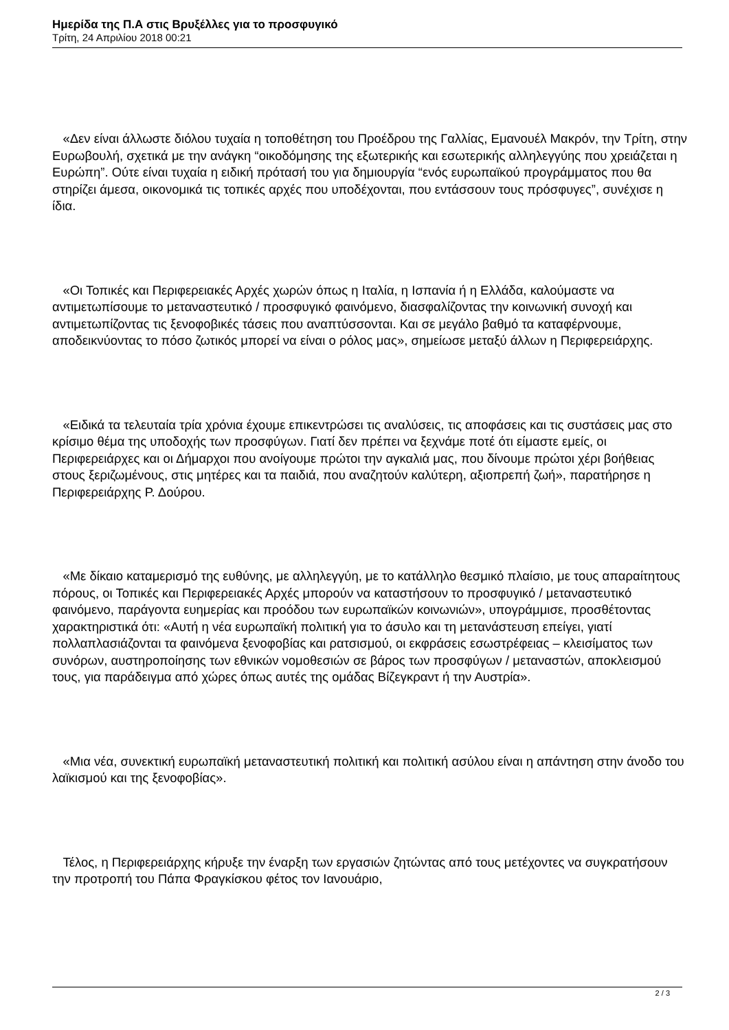Ημερίδα της Π.Α στις Βρυξέλλες για το προσφυγικό
Τρίτη, 24 Απριλίου 2018 00:21
«Δεν είναι άλλωστε διόλου τυχαία η τοποθέτηση του Προέδρου της Γαλλίας, Εμανουέλ Μακρόν, την Τρίτη, στην Ευρωβουλή, σχετικά με την ανάγκη “οικοδόμησης της εξωτερικής και εσωτερικής αλληλεγγύης που χρειάζεται η Ευρώπη”. Ούτε είναι τυχαία η ειδική πρότασή του για δημιουργία “ενός ευρωπαϊκού προγράμματος που θα στηρίζει άμεσα, οικονομικά τις τοπικές αρχές που υποδέχονται, που εντάσσουν τους πρόσφυγες”, συνέχισε η ίδια.
«Οι Τοπικές και Περιφερειακές Αρχές χωρών όπως η Ιταλία, η Ισπανία ή η Ελλάδα, καλούμαστε να αντιμετωπίσουμε το μεταναστευτικό / προσφυγικό φαινόμενο, διασφαλίζοντας την κοινωνική συνοχή και αντιμετωπίζοντας τις ξενοφοβικές τάσεις που αναπτύσσονται. Και σε μεγάλο βαθμό τα καταφέρνουμε, αποδεικνύοντας το πόσο ζωτικός μπορεί να είναι ο ρόλος μας», σημείωσε μεταξύ άλλων η Περιφερειάρχης.
«Ειδικά τα τελευταία τρία χρόνια έχουμε επικεντρώσει τις αναλύσεις, τις αποφάσεις και τις συστάσεις μας στο κρίσιμο θέμα της υποδοχής των προσφύγων. Γιατί δεν πρέπει να ξεχνάμε ποτέ ότι είμαστε εμείς, οι Περιφερειάρχες και οι Δήμαρχοι που ανοίγουμε πρώτοι την αγκαλιά μας, που δίνουμε πρώτοι χέρι βοήθειας στους ξεριζωμένους, στις μητέρες και τα παιδιά, που αναζητούν καλύτερη, αξιοπρεπή ζωή», παρατήρησε η Περιφερειάρχης Ρ. Δούρου.
«Με δίκαιο καταμερισμό της ευθύνης, με αλληλεγγύη, με το κατάλληλο θεσμικό πλαίσιο, με τους απαραίτητους πόρους, οι Τοπικές και Περιφερειακές Αρχές μπορούν να καταστήσουν το προσφυγικό / μεταναστευτικό φαινόμενο, παράγοντα ευημερίας και προόδου των ευρωπαϊκών κοινωνιών», υπογράμμισε, προσθέτοντας χαρακτηριστικά ότι: «Αυτή η νέα ευρωπαϊκή πολιτική για το άσυλο και τη μετανάστευση επείγει, γιατί πολλαπλασιάζονται τα φαινόμενα ξενοφοβίας και ρατσισμού, οι εκφράσεις εσωστρέφειας – κλεισίματος των συνόρων, αυστηροποίησης των εθνικών νομοθεσιών σε βάρος των προσφύγων / μεταναστών, αποκλεισμού τους, για παράδειγμα από χώρες όπως αυτές της ομάδας Βίζεγκραντ ή την Αυστρία».
«Μια νέα, συνεκτική ευρωπαϊκή μεταναστευτική πολιτική και πολιτική ασύλου είναι η απάντηση στην άνοδο του λαϊκισμού και της ξενοφοβίας».
Τέλος, η Περιφερειάρχης κήρυξε την έναρξη των εργασιών ζητώντας από τους μετέχοντες να συγκρατήσουν την προτροπή του Πάπα Φραγκίσκου φέτος τον Ιανουάριο,
2 / 3